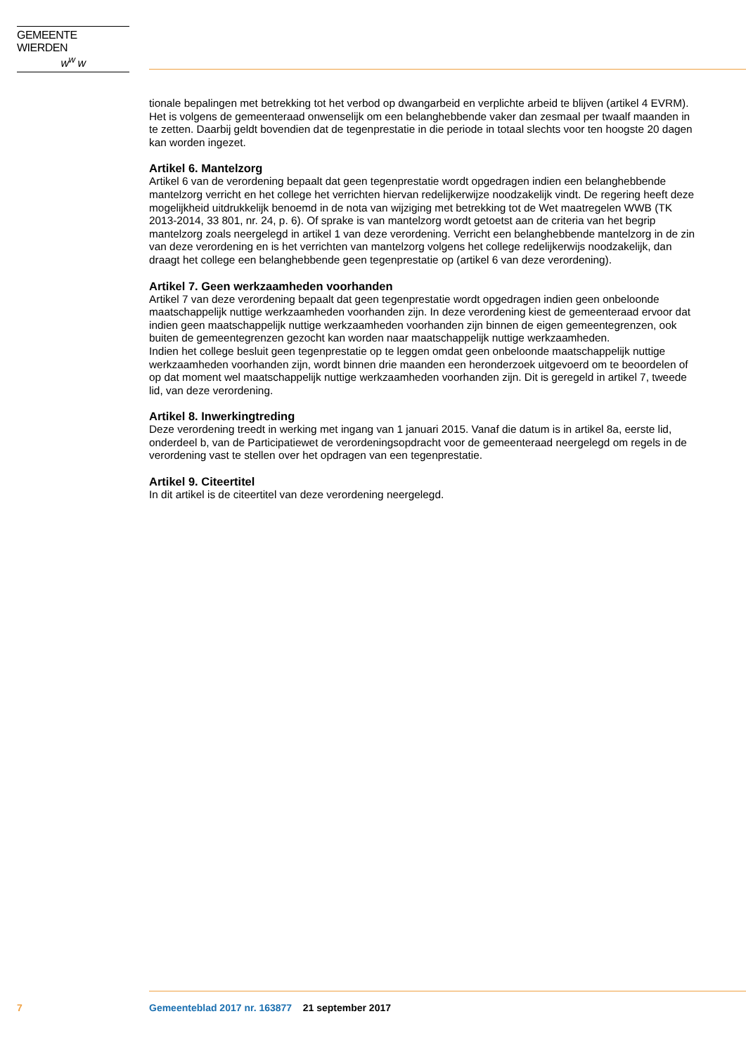GEMEENTE WIERDEN
w<sup>w</sup> w
tionale bepalingen met betrekking tot het verbod op dwangarbeid en verplichte arbeid te blijven (artikel 4 EVRM). Het is volgens de gemeenteraad onwenselijk om een belanghebbende vaker dan zesmaal per twaalf maanden in te zetten. Daarbij geldt bovendien dat de tegenprestatie in die periode in totaal slechts voor ten hoogste 20 dagen kan worden ingezet.
Artikel 6. Mantelzorg
Artikel 6 van de verordening bepaalt dat geen tegenprestatie wordt opgedragen indien een belanghebbende mantelzorg verricht en het college het verrichten hiervan redelijkerwijze noodzakelijk vindt. De regering heeft deze mogelijkheid uitdrukkelijk benoemd in de nota van wijziging met betrekking tot de Wet maatregelen WWB (TK 2013-2014, 33 801, nr. 24, p. 6). Of sprake is van mantelzorg wordt getoetst aan de criteria van het begrip mantelzorg zoals neergelegd in artikel 1 van deze verordening. Verricht een belanghebbende mantelzorg in de zin van deze verordening en is het verrichten van mantelzorg volgens het college redelijkerwijs noodzakelijk, dan draagt het college een belanghebbende geen tegenprestatie op (artikel 6 van deze verordening).
Artikel 7. Geen werkzaamheden voorhanden
Artikel 7 van deze verordening bepaalt dat geen tegenprestatie wordt opgedragen indien geen onbeloonde maatschappelijk nuttige werkzaamheden voorhanden zijn. In deze verordening kiest de gemeenteraad ervoor dat indien geen maatschappelijk nuttige werkzaamheden voorhanden zijn binnen de eigen gemeentegrenzen, ook buiten de gemeentegrenzen gezocht kan worden naar maatschappelijk nuttige werkzaamheden.
Indien het college besluit geen tegenprestatie op te leggen omdat geen onbeloonde maatschappelijk nuttige werkzaamheden voorhanden zijn, wordt binnen drie maanden een heronderzoek uitgevoerd om te beoordelen of op dat moment wel maatschappelijk nuttige werkzaamheden voorhanden zijn. Dit is geregeld in artikel 7, tweede lid, van deze verordening.
Artikel 8. Inwerkingtreding
Deze verordening treedt in werking met ingang van 1 januari 2015. Vanaf die datum is in artikel 8a, eerste lid, onderdeel b, van de Participatiewet de verordeningsopdracht voor de gemeenteraad neergelegd om regels in de verordening vast te stellen over het opdragen van een tegenprestatie.
Artikel 9. Citeertitel
In dit artikel is de citeertitel van deze verordening neergelegd.
7 Gemeenteblad 2017 nr. 163877 21 september 2017